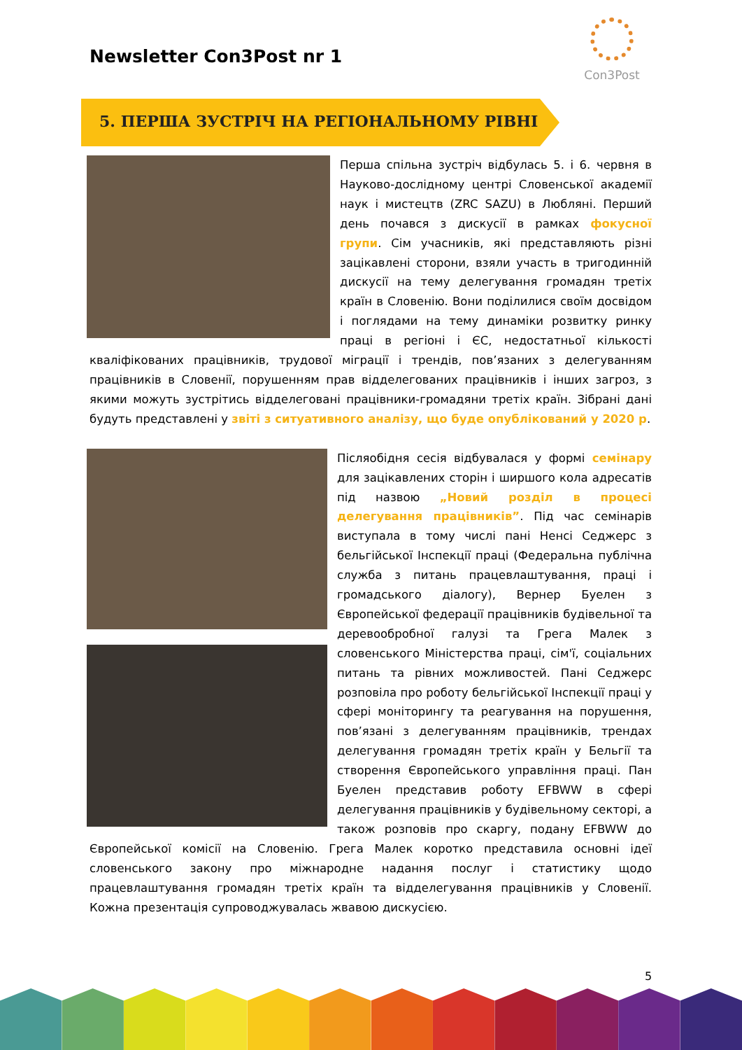Newsletter Con3Post nr 1
Con3Post
5. ПЕРША ЗУСТРІЧ НА РЕГІОНАЛЬНОМУ РІВНІ
Перша спільна зустріч відбулась 5. і 6. червня в Науково-дослідному центрі Словенської академії наук і мистецтв (ZRC SAZU) в Любляні. Перший день почався з дискусії в рамках фокусної групи. Сім учасників, які представляють різні зацікавлені сторони, взяли участь в тригодинній дискусії на тему делегування громадян третіх країн в Словенію. Вони поділилися своїм досвідом і поглядами на тему динаміки розвитку ринку праці в регіоні і ЄС, недостатньої кількості кваліфікованих працівників, трудової міграції і трендів, пов’язаних з делегуванням працівників в Словенії, порушенням прав відделегованих працівників і інших загроз, з якими можуть зустрітись відделеговані працівники-громадяни третіх країн. Зібрані дані будуть представлені у звіті з ситуативного аналізу, що буде опублікований у 2020 р.
Післяобідня сесія відбувалася у формі семінару для зацікавлених сторін і ширшого кола адресатів під назвою „Новий розділ в процесі делегування працівників”. Під час семінарів виступала в тому числі пані Ненсі Седжерс з бельгійської Інспекції праці (Федеральна публічна служба з питань працевлаштування, праці і громадського діалогу), Вернер Буелен з Європейської федерації працівників будівельної та деревообробної галузі та Грега Малек з словенського Міністерства праці, сім'ї, соціальних питань та рівних можливостей. Пані Седжерс розповіла про роботу бельгійської Інспекції праці у сфері моніторингу та реагування на порушення, пов’язані з делегуванням працівників, трендах делегування громадян третіх країн у Бельгії та створення Європейського управління праці. Пан Буелен представив роботу EFBWW в сфері делегування працівників у будівельному секторі, а також розповів про скаргу, подану EFBWW до Європейської комісії на Словенію. Грега Малек коротко представила основні ідеї словенського закону про міжнародне надання послуг і статистику щодо працевлаштування громадян третіх країн та відделегування працівників у Словенії. Кожна презентація супроводжувалась жвавою дискусією.
5